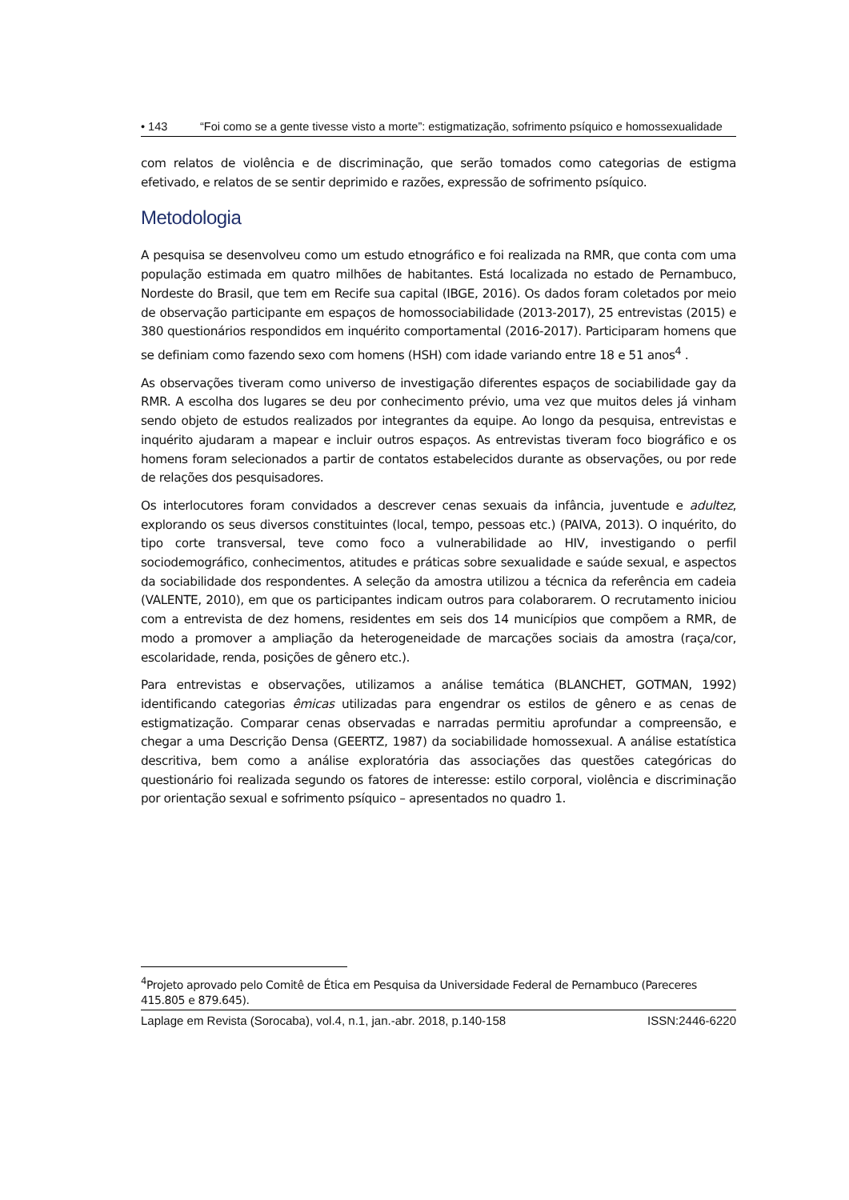• 143 “Foi como se a gente tivesse visto a morte”: estigmatização, sofrimento psíquico e homossexualidade
com relatos de violência e de discriminação, que serão tomados como categorias de estigma efetivado, e relatos de se sentir deprimido e razões, expressão de sofrimento psíquico.
Metodologia
A pesquisa se desenvolveu como um estudo etnográfico e foi realizada na RMR, que conta com uma população estimada em quatro milhões de habitantes. Está localizada no estado de Pernambuco, Nordeste do Brasil, que tem em Recife sua capital (IBGE, 2016). Os dados foram coletados por meio de observação participante em espaços de homossociabilidade (2013-2017), 25 entrevistas (2015) e 380 questionários respondidos em inquérito comportamental (2016-2017). Participaram homens que se definiam como fazendo sexo com homens (HSH) com idade variando entre 18 e 51 anos<sup>4</sup> .
As observações tiveram como universo de investigação diferentes espaços de sociabilidade gay da RMR. A escolha dos lugares se deu por conhecimento prévio, uma vez que muitos deles já vinham sendo objeto de estudos realizados por integrantes da equipe. Ao longo da pesquisa, entrevistas e inquérito ajudaram a mapear e incluir outros espaços. As entrevistas tiveram foco biográfico e os homens foram selecionados a partir de contatos estabelecidos durante as observações, ou por rede de relações dos pesquisadores.
Os interlocutores foram convidados a descrever cenas sexuais da infância, juventude e adultez, explorando os seus diversos constituintes (local, tempo, pessoas etc.) (PAIVA, 2013). O inquérito, do tipo corte transversal, teve como foco a vulnerabilidade ao HIV, investigando o perfil sociodemográfico, conhecimentos, atitudes e práticas sobre sexualidade e saúde sexual, e aspectos da sociabilidade dos respondentes. A seleção da amostra utilizou a técnica da referência em cadeia (VALENTE, 2010), em que os participantes indicam outros para colaborarem. O recrutamento iniciou com a entrevista de dez homens, residentes em seis dos 14 municípios que compõem a RMR, de modo a promover a ampliação da heterogeneidade de marcações sociais da amostra (raça/cor, escolaridade, renda, posições de gênero etc.).
Para entrevistas e observações, utilizamos a análise temática (BLANCHET, GOTMAN, 1992) identificando categorias êmicas utilizadas para engendrar os estilos de gênero e as cenas de estigmatização. Comparar cenas observadas e narradas permitiu aprofundar a compreensão, e chegar a uma Descrição Densa (GEERTZ, 1987) da sociabilidade homossexual. A análise estatística descritiva, bem como a análise exploratória das associações das questões categóricas do questionário foi realizada segundo os fatores de interesse: estilo corporal, violência e discriminação por orientação sexual e sofrimento psíquico – apresentados no quadro 1.
<sup>4</sup> Projeto aprovado pelo Comitê de Ética em Pesquisa da Universidade Federal de Pernambuco (Pareceres 415.805 e 879.645).
Laplage em Revista (Sorocaba), vol.4, n.1, jan.-abr. 2018, p.140-158 ISSN:2446-6220